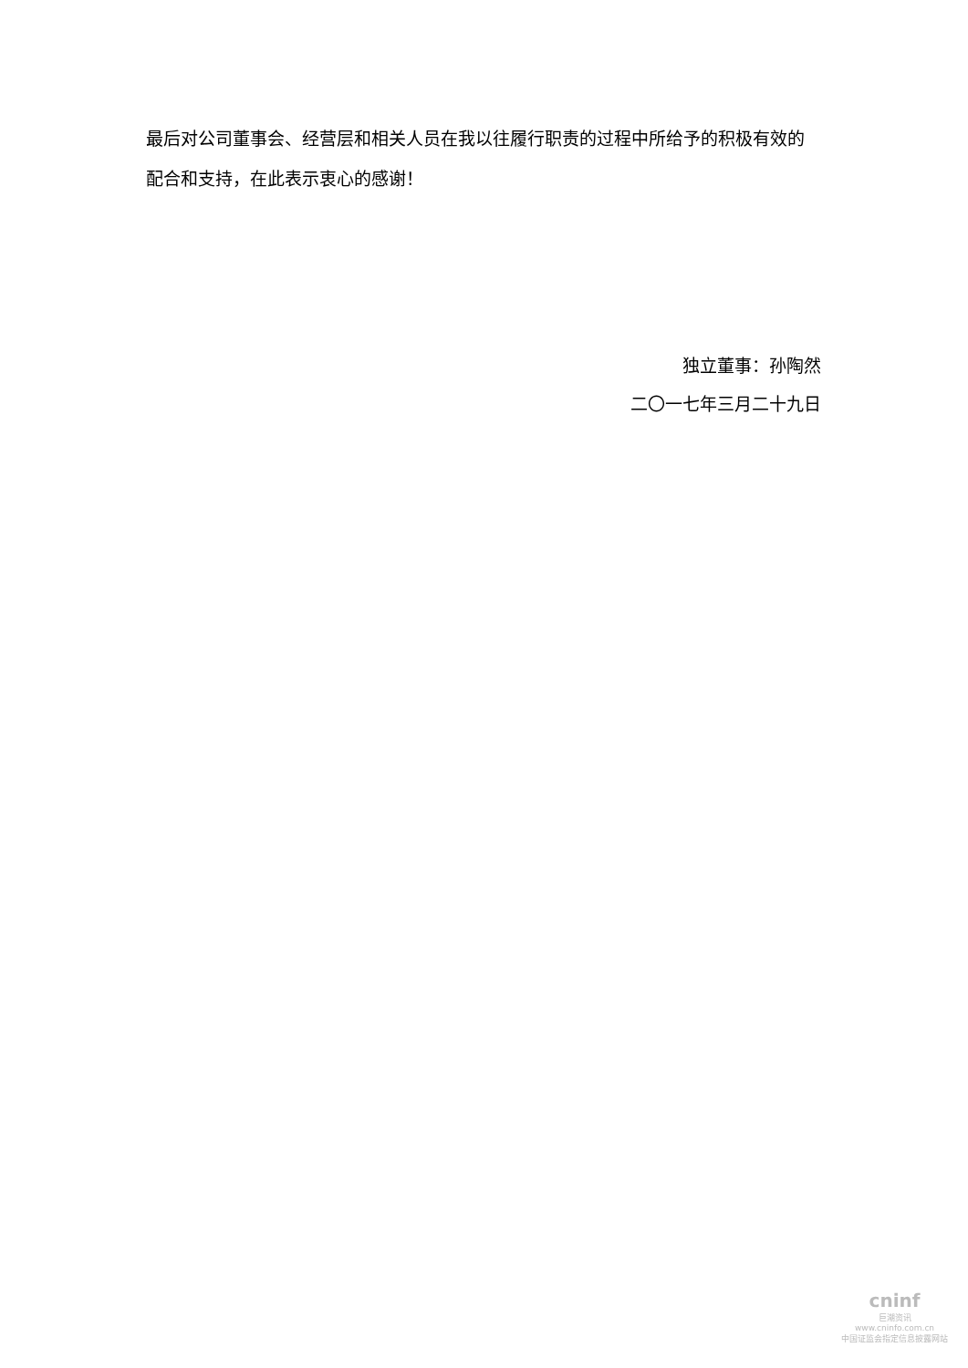最后对公司董事会、经营层和相关人员在我以往履行职责的过程中所给予的积极有效的配合和支持，在此表示衷心的感谢！
独立董事：孙陶然
二〇一七年三月二十九日
cninf
巨潮资讯
www.cninfo.com.cn
中国证监会指定信息披露网站